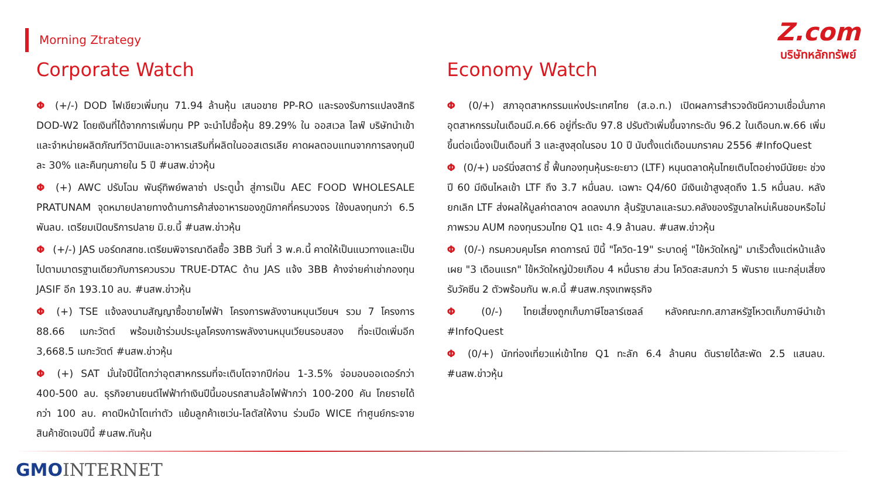Morning Ztrategy
Z.com
บริษัทหลักทรัพย์
Corporate Watch
Φ (+/-) DOD ไฟเขียวเพิ่มทุน 71.94 ล้านหุ้น เสนอขาย PP-RO และรองรับการแปลงสิทธิ DOD-W2 โดยเงินที่ได้จากการเพิ่มทุน PP จะนำไปซื้อหุ้น 89.29% ใน ออสเวล ไลฟ์ บริษัทนำเข้าและจำหน่ายผลิตภัณฑ์วิตามินและอาหารเสริมที่ผลิตในออสเตรเลีย คาดผลตอบแทนจากการลงทุนปีละ 30% และคืนทุนภายใน 5 ปี #นสพ.ข่าวหุ้น
Φ (+) AWC ปรับโฉม พันธุ์ทิพย์พลาซ่า ประตูน้ำ สู่การเป็น AEC FOOD WHOLESALE PRATUNAM จุดหมายปลายทางด้านการค้าส่งอาหารของภูมิภาคที่ครบวงจร ใช้งบลงทุนกว่า 6.5 พันลบ. เตรียมเปิดบริการปลาย มิ.ย.นี้ #นสพ.ข่าวหุ้น
Φ (+/-) JAS บอร์ดกสทช.เตรียมพิจารณาดีลซื้อ 3BB วันที่ 3 พ.ค.นี้ คาดให้เป็นแนวทางและเป็นไปตามมาตรฐานเดียวกับการควบรวม TRUE-DTAC ด้าน JAS แจ้ง 3BB ค้างจ่ายค่าเช่ากองทุน JASIF อีก 193.10 ลบ. #นสพ.ข่าวหุ้น
Φ (+) TSE แจ้งลงนามสัญญาซื้อขายไฟฟ้า โครงการพลังงานหมุนเวียนฯ รวม 7 โครงการ 88.66 เมกะวัตต์ พร้อมเข้าร่วมประมูลโครงการพลังงานหมุนเวียนรอบสอง ที่จะเปิดเพิ่มอีก 3,668.5 เมกะวัตต์ #นสพ.ข่าวหุ้น
Φ (+) SAT มั่นใจปีนี้โตกว่าอุตสาหกรรมที่จะเติบโตจากปีก่อน 1-3.5% จ่อมอบออเดอร์กว่า 400-500 ลบ. ธุรกิจยานยนต์ไฟฟ้าทำเงินปีนี้มอบรถสามล้อไฟฟ้ากว่า 100-200 คัน โกยรายได้กว่า 100 ลบ. คาดปีหน้าโตเท่าตัว แย้มลูกค้าเซเว่น-โลตัสให้งาน ร่วมมือ WICE ทำศูนย์กระจายสินค้าชัดเจนปีนี้ #นสพ.ทันหุ้น
Economy Watch
Φ (0/+) สภาอุตสาหกรรมแห่งประเทศไทย (ส.อ.ท.) เปิดผลการสำรวจดัชนีความเชื่อมั่นภาคอุตสาหกรรมในเดือนมี.ค.66 อยู่ที่ระดับ 97.8 ปรับตัวเพิ่มขึ้นจากระดับ 96.2 ในเดือนก.พ.66 เพิ่มขึ้นต่อเนื่องเป็นเดือนที่ 3 และสูงสุดในรอบ 10 ปี นับตั้งแต่เดือนมกราคม 2556 #InfoQuest
Φ (0/+) มอร์นิ่งสตาร์ ชี้ ฟื้นกองทุนหุ้นระยะยาว (LTF) หนุนตลาดหุ้นไทยเติบโตอย่างมีนัยยะ ช่วงปี 60 มีเงินไหลเข้า LTF ถึง 3.7 หมื่นลบ. เฉพาะ Q4/60 มีเงินเข้าสูงสุดถึง 1.5 หมื่นลบ. หลังยกเลิก LTF ส่งผลให้มูลค่าตลาดฯ ลดลงมาก ลุ้นรัฐบาลและรมว.คลังของรัฐบาลใหม่เห็นชอบหรือไม่ ภาพรวม AUM กองทุนรวมไทย Q1 แตะ 4.9 ล้านลบ. #นสพ.ข่าวหุ้น
Φ (0/-) กรมควบคุมโรค คาดการณ์ ปีนี้ "โควิด-19" ระบาดคู่ "ไข้หวัดใหญ่" มาเร็วตั้งแต่หน้าแล้ง เผย "3 เดือนแรก" ไข้หวัดใหญ่ป่วยเกือบ 4 หมื่นราย ส่วน โควิดสะสมกว่า 5 พันราย แนะกลุ่มเสี่ยงรับวัคซีน 2 ตัวพร้อมกัน พ.ค.นี้ #นสพ.กรุงเทพธุรกิจ
Φ (0/-) ไทยเสี่ยงถูกเก็บภาษีโซลาร์เซลล์ หลังคณะกก.สภาสหรัฐโหวตเก็บภาษีนำเข้า #InfoQuest
Φ (0/+) นักท่องเที่ยวแห่เข้าไทย Q1 ทะลัก 6.4 ล้านคน ดันรายได้สะพัด 2.5 แสนลบ. #นสพ.ข่าวหุ้น
GMO INTERNET